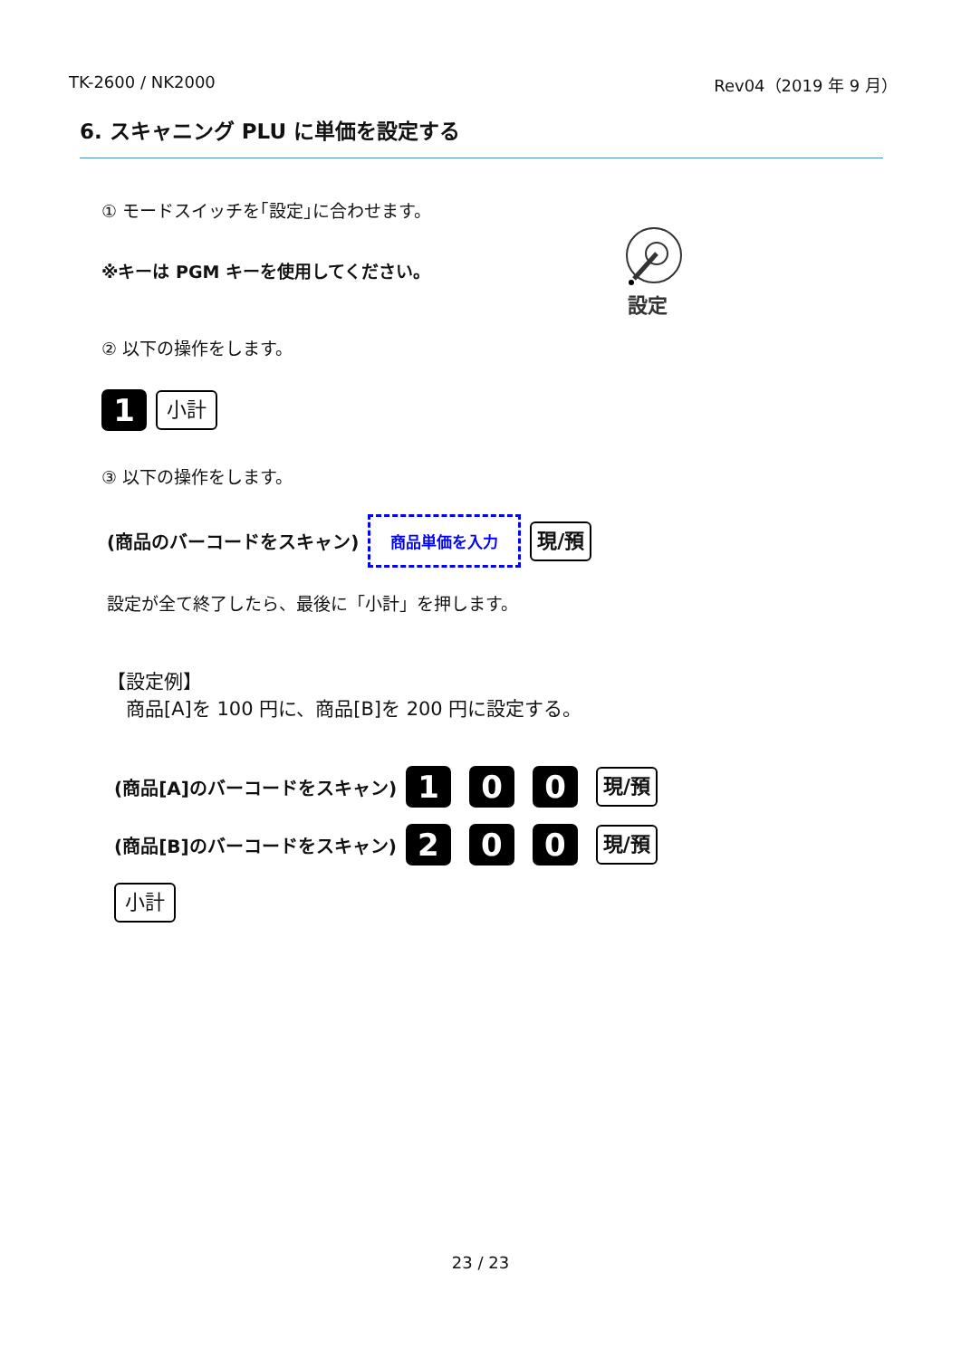TK-2600 / NK2000 Rev04（2019 年 9 月）
6. スキャニング PLU に単価を設定する
① モードスイッチを｢設定｣に合わせます。
※キーは PGM キーを使用してください。
設定
② 以下の操作をします。
1 小計
③ 以下の操作をします。
(商品のバーコードをスキャン) 商品単価を入力 現/預
設定が全て終了したら、最後に「小計」を押します。
【設定例】
　商品[A]を 100 円に、商品[B]を 200 円に設定する。
(商品[A]のバーコードをスキャン) 1 0 0 現/預
(商品[B]のバーコードをスキャン) 2 0 0 現/預
小計
23 / 23